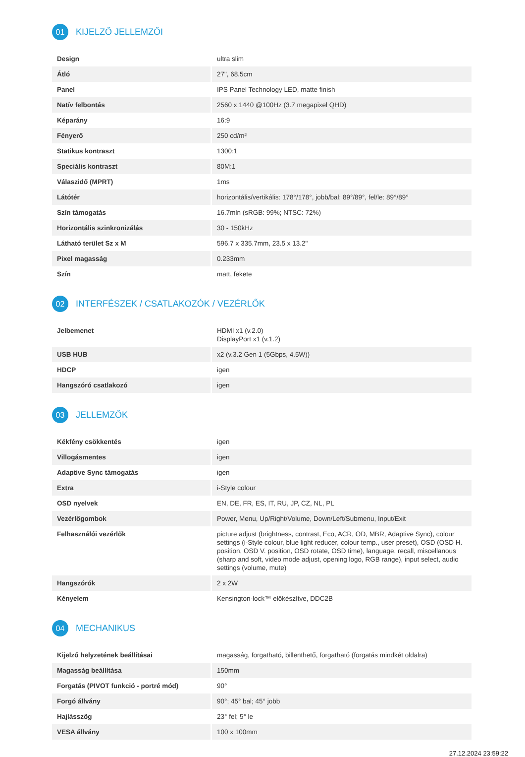01 KIJELZŐ JELLEMZŐI
| Design | ultra slim |
| Átló | 27", 68.5cm |
| Panel | IPS Panel Technology LED, matte finish |
| Natív felbontás | 2560 x 1440 @100Hz (3.7 megapixel QHD) |
| Képarány | 16:9 |
| Fényerő | 250 cd/m² |
| Statikus kontraszt | 1300:1 |
| Speciális kontraszt | 80M:1 |
| Válaszidő (MPRT) | 1ms |
| Látótér | horizontális/vertikális: 178°/178°, jobb/bal: 89°/89°, fel/le: 89°/89° |
| Szín támogatás | 16.7mln (sRGB: 99%; NTSC: 72%) |
| Horizontális szinkronizálás | 30 - 150kHz |
| Látható terület Sz x M | 596.7 x 335.7mm, 23.5 x 13.2" |
| Pixel magasság | 0.233mm |
| Szín | matt, fekete |
02 INTERFÉSZEK / CSATLAKOZÓK / VEZÉRLŐK
| Jelbemenet | HDMI x1 (v.2.0) DisplayPort x1 (v.1.2) |
| USB HUB | x2 (v.3.2 Gen 1 (5Gbps, 4.5W)) |
| HDCP | igen |
| Hangszóró csatlakozó | igen |
03 JELLEMZŐK
| Kékfény csökkentés | igen |
| Villogásmentes | igen |
| Adaptive Sync támogatás | igen |
| Extra | i-Style colour |
| OSD nyelvek | EN, DE, FR, ES, IT, RU, JP, CZ, NL, PL |
| Vezérlőgombok | Power, Menu, Up/Right/Volume, Down/Left/Submenu, Input/Exit |
| Felhasználói vezérlők | picture adjust (brightness, contrast, Eco, ACR, OD, MBR, Adaptive Sync), colour settings (i-Style colour, blue light reducer, colour temp., user preset), OSD (OSD H. position, OSD V. position, OSD rotate, OSD time), language, recall, miscellanous (sharp and soft, video mode adjust, opening logo, RGB range), input select, audio settings (volume, mute) |
| Hangszórók | 2 x 2W |
| Kényelem | Kensington-lock™ előkészítve, DDC2B |
04 MECHANIKUS
| Kijelző helyzetének beállításai | magasság, forgatható, billenthető, forgatható (forgatás mindkét oldalra) |
| Magasság beállítása | 150mm |
| Forgatás (PIVOT funkció - portré mód) | 90° |
| Forgó állvány | 90°; 45° bal; 45° jobb |
| Hajlásszög | 23° fel; 5° le |
| VESA állvány | 100 x 100mm |
27.12.2024 23:59:22